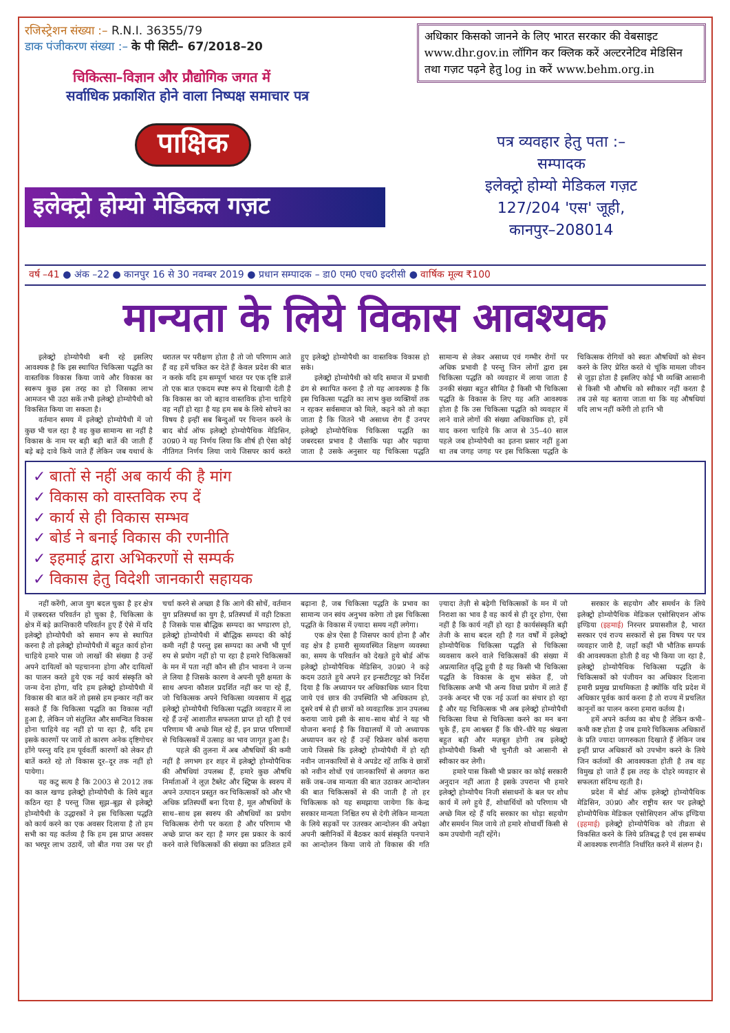रजिस्ट्रेशन संख्या :– R.N.I. 36355/79
डाक पंजीकरण संख्या :– के पी सिटी– 67/2018–20
चिकित्सा–विज्ञान और प्रौद्योगिक जगत में
सर्वाधिक प्रकाशित होने वाला निष्पक्ष समाचार पत्र
पाक्षिक
इलेक्ट्रो होम्यो मेडिकल गज़ट
अधिकार किसको जानने के लिए भारत सरकार की वेबसाइट www.dhr.gov.in लॉगिन कर क्लिक करें अल्टरनेटिव मेडिसिन तथा गज़ट पढ़ने हेतु log in करें www.behm.org.in
पत्र व्यवहार हेतु पता :–
सम्पादक
इलेक्ट्रो होम्यो मेडिकल गज़ट
127/204 'एस' जूही,
कानपुर–208014
वर्ष –41 ● अंक –22 ● कानपुर 16 से 30 नवम्बर 2019 ● प्रधान सम्पादक – डा0 एम0 एच0 इदरीसी ● वार्षिक मूल्य ₹100
मान्यता के लिये विकास आवश्यक
इलेक्ट्रो होम्योपैथी बनी रहे इसलिए आवश्यक है कि इस स्थापित चिकित्सा पद्धति का वास्तविक विकास किया जाये और विकास का स्वरूप कुछ इस तरह का हो जिसका लाभ आमजन भी उठा सकें तभी इलेक्ट्रो होम्योपैथी को विकसित किया जा सकता है।
वर्तमान समय में इलेक्ट्रो होम्योपैथी में जो कुछ भी चल रहा है वह कुछ सामान्य सा नहीं है विकास के नाम पर बड़ी बड़ी बातें की जाती हैं बड़े बड़े दावे किये जाते हैं लेकिन जब यथार्थ के धरातल पर परीक्षण होता है तो जो परिणाम आते हैं वह हमें चकित कर देते हैं केवल प्रदेश की बात न करके यदि हम सम्पूर्ण भारत पर एक दृष्टि डालें तो एक बात एकदम स्पष्ट रूप से दिखायी देती है कि विकास का जो बहाव वास्तविक होना चाहिये वह नहीं हो रहा है यह हम सब के लिये सोचने का विषय है इन्हीं सब बिन्दुओं पर चिन्तन करने के बाद बोर्ड ऑफ इलेक्ट्रो होम्योपैथिक मेडिसिन, उ0प्र0 ने यह निर्णय लिया कि शीर्ष ही ऐसा कोई नीतिगत निर्णय लिया जाये जिसपर कार्य करते हुए इलेक्ट्रो होम्योपैथी का वास्तविक विकास हो सके।
इलेक्ट्रो होम्योपैथी को यदि समाज में प्रभावी ढंग से स्थापित करना है तो यह आवश्यक है कि इस चिकित्सा पद्धति का लाभ कुछ व्यक्तियों तक न रहकर सर्वसमाज को मिले, कहने को तो कहा जाता है कि जितने भी असाध्य रोग हैं उनपर इलेक्ट्रो होम्योपैथिक चिकित्सा पद्धति का जबरदस्त प्रभाव है जैसाकि पढ़ा और पढ़ाया जाता है उसके अनुसार यह चिकित्सा पद्धति सामान्य से लेकर असाध्य एवं गम्भीर रोगों पर अधिक प्रभावी है परन्तु जिन लोगों द्वारा इस चिकित्सा पद्धति को व्यवहार में लाया जाता है उनकी संख्या बहुत सीमित है किसी भी चिकित्सा पद्धति के विकास के लिए यह अति आवश्यक होता है कि उस चिकित्सा पद्धति को व्यवहार में लाने वाले लोगों की संख्या अधिकाधिक हो, हमें याद करना चाहिये कि आज से 35–40 साल पहले जब होम्योपैथी का इतना प्रसार नहीं हुआ था तब जगह जगह पर इस चिकित्सा पद्धति के चिकित्सक रोगियों को स्वतः औषधियों को सेवन करने के लिए प्रेरित करते थे चूंकि मामला जीवन से जुड़ा होता है इसलिए कोई भी व्यक्ति आसानी से किसी भी औषधि को स्वीकार नहीं करता है तब उसे यह बताया जाता था कि यह औषधियां यदि लाभ नहीं करेंगी तो हानि भी
✓ बातों से नहीं अब कार्य की है मांग
✓ विकास को वास्तविक रुप दें
✓ कार्य से ही विकास सम्भव
✓ बोर्ड ने बनाई विकास की रणनीति
✓ इहमाई द्वारा अभिकरणों से सम्पर्क
✓ विकास हेतु विदेशी जानकारी सहायक
नहीं करेंगी, आज युग बदल चुका है हर क्षेत्र में ज़बरदस्त परिवर्तन हो चुका है, चिकित्सा के क्षेत्र में बड़े क्रान्तिकारी परिवर्तन हुए हैं ऐसे में यदि इलेक्ट्रो होम्योपैथी को समान रूप से स्थापित करना है तो इलेक्ट्रो होम्योपैथी में बहुत कार्य होना चाहिये हमारे पास जो लाखों की संख्या है उन्हें अपने दायित्वों को पहचानना होगा और दायित्वों का पालन करते हुये एक नई कार्य संस्कृति को जन्म देना होगा, यदि हम इलेक्ट्रो होम्योपैथी में विकास की बात करें तो इससे हम इन्कार नहीं कर सकते हैं कि चिकित्सा पद्धति का विकास नहीं हुआ है, लेकिन जो संतुलित और समन्वित विकास होना चाहिये वह नहीं हो पा रहा है, यदि हम इसके कारणों पर जायें तो कारण अनेक दृष्टिगोचर होंगे परन्तु यदि हम पूर्ववर्ती कारणों को लेकर ही बातें करते रहे तो विकास दूर–दूर तक नहीं हो पायेगा।
यह कटु सत्य है कि 2003 से 2012 तक का काल खण्ड इलेक्ट्रो होम्योपैथी के लिये बहुत कठिन रहा है परन्तु जिस सूझ–बूझ से इलेक्ट्रो होम्योपैथी के उद्धारकों ने इस चिकित्सा पद्धति को कार्य करने का एक अवसर दिलाया है तो हम सभी का यह कर्तव्य है कि हम इस प्राप्त अवसर का भरपूर लाभ उठायें, जो बीत गया उस पर ही चर्चा करने से अच्छा है कि आगे की सोचें, वर्तमान युग प्रतिस्पर्धा का युग है, प्रतिस्पर्धा में वही टिकता है जिसके पास बौद्धिक सम्पदा का भण्डारण हो, इलेक्ट्रो होम्योपैथी में बौद्धिक सम्पदा की कोई कमी नहीं है परन्तु इस सम्पदा का अभी भी पूर्ण रुप से प्रयोग नहीं हो पा रहा है हमारे चिकित्सकों के मन में पता नहीं कौन सी हीन भावना ने जन्म ले लिया है जिसके कारण वे अपनी पूरी क्षमता के साथ अपना कौशल प्रदर्शित नहीं कर पा रहे हैं, जो चिकित्सक अपने चिकित्सा व्यवसाय में शुद्ध इलेक्ट्रो होम्योपैथी चिकित्सा पद्धति व्यवहार में ला रहे हैं उन्हें आशातीत सफलता प्राप्त हो रही है एवं परिणाम भी अच्छे मिल रहे हैं, इन प्राप्त परिणामों से चिकित्सकों में उत्साह का भाव जागृत हुआ है।
पहले की तुलना में अब औषधियों की कमी नहीं है लगभग हर शहर में इलेक्ट्रो होम्योपैथिक की औषधियां उपलब्ध हैं, हमारे कुछ औषधि निर्माताओं ने लूज़ टैब्लेट और स्ट्रिप्स के स्वरुप में अपने उत्पादन प्रस्तुत कर चिकित्सकों को और भी अधिक प्रतिस्पर्धी बना दिया है, मूल औषधियों के साथ–साथ इस स्वरुप की औषधियों का प्रयोग चिकित्सक रोगी पर करता है और परिणाम भी अच्छे प्राप्त कर रहा है मगर इस प्रकार के कार्य करने वाले चिकित्सकों की संख्या का प्रतिशत हमें बढ़ाना है, जब चिकित्सा पद्धति के प्रभाव का सामान्य जन स्वंय अनुभव करेगा तो इस चिकित्सा पद्धति के विकास में ज़्यादा समय नहीं लगेगा।
एक क्षेत्र ऐसा है जिसपर कार्य होना है और वह क्षेत्र है हमारी सुव्यवस्थित शिक्षण व्यवस्था का, समय के परिवर्तन को देखते हुये बोर्ड ऑफ इलेक्ट्रो होम्योपैथिक मेडिसिन, उ0प्र0 ने कड़े कदम उठाते हुये अपने हर इन्सटीटयूट को निर्देश दिया है कि अध्यापन पर अधिकाधिक ध्यान दिया जाये एवं छात्र की उपस्थिति भी अधिकतम हो, दूसरे वर्ष से ही छात्रों को व्यवहारिक ज्ञान उपलब्ध कराया जाये इसी के साथ–साथ बोर्ड ने यह भी योजना बनाई है कि विद्यालयों में जो अध्यापक अध्यापन कर रहे हैं उन्हें रिफ्रेशर कोर्स कराया जाये जिससे कि इलेक्ट्रो होम्योपैथी में हो रही नवीन जानकारियों से वे अपडेट रहें ताकि वे छात्रों को नवीन शोधों एवं जानकारियों से अवगत करा सकें जब–जब मान्यता की बात उठाकर आन्दोलन की बात चिकित्सकों से की जाती है तो हर चिकित्सक को यह समझाया जायेगा कि केन्द्र सरकार मान्यता निश्चित रुप से देगी लेकिन मान्यता के लिये सड़कों पर उतरकर आन्दोलन की अपेक्षा अपनी क्लीनिकों में बैठकर कार्य संस्कृति पनपाने का आन्दोलन किया जाये तो विकास की गति ज़्यादा तेज़ी से बढ़ेगी चिकित्सकों के मन में जो निराशा का भाव है वह कार्य से ही दूर होगा, ऐसा नहीं है कि कार्य नहीं हो रहा है कार्यसंस्कृति बड़ी तेजी के साथ बदल रही है गत वर्षों में इलेक्ट्रो होम्योपैथिक चिकित्सा पद्धति से चिकित्सा व्यवसाय करने वाले चिकित्सकों की संख्या में अप्रत्याशित वृद्धि हुयी है यह किसी भी चिकित्सा पद्धति के विकास के शुभ संकेत हैं, जो चिकित्सक अभी भी अन्य विधा प्रयोग में लाते हैं उनके अन्दर भी एक नई ऊर्जा का संचार हो रहा है और यह चिकित्सक भी अब इलेक्ट्रो होम्योपैथी चिकित्सा विधा से चिकित्सा करने का मन बना चुके हैं, हम आश्वस्त हैं कि धीरे–धीरे यह श्रंखला बहुत बड़ी और मज़बूत होगी तब इलेक्ट्रो होम्योपैथी किसी भी चुनौती को आसानी से स्वीकार कर लेगी।
हमारे पास किसी भी प्रकार का कोई सरकारी अनुदान नहीं आता है इसके उपरान्त भी हमारे इलेक्ट्रो होम्योपैथ निजी संसाधनों के बल पर शोध कार्य में लगे हुये हैं, शोधार्थियों को परिणाम भी अच्छे मिल रहे हैं यदि सरकार का थोड़ा सहयोग और समर्थन मिल जाये तो हमारे शोधार्थी किसी से कम उपयोगी नहीं रहेंगे।
सरकार के सहयोग और समर्थन के लिये इलेक्ट्रो होम्योपैथिक मेडिकल एसोसिएशन ऑफ इण्डिया (इहमाई) निरन्तर प्रयासशील है, भारत सरकार एवं राज्य सरकारों से इस विषय पर पत्र व्यवहार जारी है, जहाँ कहीं भी भौतिक सम्पर्क की आवश्यकता होती है वह भी किया जा रहा है, इलेक्ट्रो होम्योपैथिक चिकित्सा पद्धति के चिकित्सकों को पंजीयन का अधिकार दिलाना हमारी प्रमुख प्राथमिकता है क्योंकि यदि प्रदेश में अधिकार पूर्वक कार्य करना है तो राज्य में प्रचलित कानूनों का पालन करना हमारा कर्तव्य है।
हमें अपने कर्तव्य का बोध है लेकिन कभी–कभी कष्ट होता है जब हमारे चिकित्सक अधिकारों के प्रति ज्यादा जागरुकता दिखाते हैं लेकिन जब इन्हीं प्राप्त अधिकारों को उपभोग करने के लिये जिन कर्तव्यों की आवश्यकता होती है तब वह विमुख हो जाते हैं इस तरह के दोहरे व्यवहार से सफलता संदिग्ध रहती है।
प्रदेश में बोर्ड ऑफ इलेक्ट्रो होम्योपैथिक मेडिसिन, उ0प्र0 और राष्ट्रीय स्तर पर इलेक्ट्रो होम्योपैथिक मेडिकल एसोसिएशन ऑफ इण्डिया (इहमाई) इलेक्ट्रो होम्योपैथिक को तीव्रता से विकसित करने के लिये प्रतिबद्ध है एवं इस सम्बंध में आवश्यक रणनीति निर्धारित करने में संलग्न है।